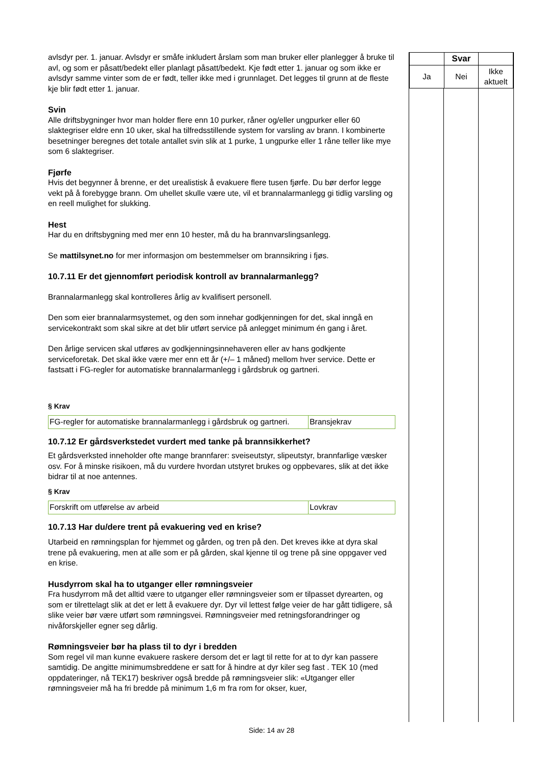avlsdyr per. 1. januar. Avlsdyr er småfe inkludert årslam som man bruker eller planlegger å bruke til avl, og som er påsatt/bedekt eller planlagt påsatt/bedekt. Kje født etter 1. januar og som ikke er avlsdyr samme vinter som de er født, teller ikke med i grunnlaget. Det legges til grunn at de fleste kje blir født etter 1. januar.
Svin
Alle driftsbygninger hvor man holder flere enn 10 purker, råner og/eller ungpurker eller 60 slaktegriser eldre enn 10 uker, skal ha tilfredsstillende system for varsling av brann. I kombinerte besetninger beregnes det totale antallet svin slik at 1 purke, 1 ungpurke eller 1 råne teller like mye som 6 slaktegriser.
Fjørfe
Hvis det begynner å brenne, er det urealistisk å evakuere flere tusen fjørfe. Du bør derfor legge vekt på å forebygge brann. Om uhellet skulle være ute, vil et brannalarmanlegg gi tidlig varsling og en reell mulighet for slukking.
Hest
Har du en driftsbygning med mer enn 10 hester, må du ha brannvarslingsanlegg.
Se mattilsynet.no for mer informasjon om bestemmelser om brannsikring i fjøs.
10.7.11 Er det gjennomført periodisk kontroll av brannalarmanlegg?
Brannalarmanlegg skal kontrolleres årlig av kvalifisert personell.
Den som eier brannalarmsystemet, og den som innehar godkjenningen for det, skal inngå en servicekontrakt som skal sikre at det blir utført service på anlegget minimum én gang i året.
Den årlige servicen skal utføres av godkjenningsinnehaveren eller av hans godkjente serviceforetak. Det skal ikke være mer enn ett år (+/– 1 måned) mellom hver service. Dette er fastsatt i FG-regler for automatiske brannalarmanlegg i gårdsbruk og gartneri.
§ Krav
| FG-regler for automatiske brannalarmanlegg i gårdsbruk og gartneri. | Bransjekrav |
10.7.12 Er gårdsverkstedet vurdert med tanke på brannsikkerhet?
Et gårdsverksted inneholder ofte mange brannfarer: sveiseutstyr, slipeutstyr, brannfarlige væsker osv. For å minske risikoen, må du vurdere hvordan utstyret brukes og oppbevares, slik at det ikke bidrar til at noe antennes.
§ Krav
| Forskrift om utførelse av arbeid | Lovkrav |
10.7.13 Har du/dere trent på evakuering ved en krise?
Utarbeid en rømningsplan for hjemmet og gården, og tren på den. Det kreves ikke at dyra skal trene på evakuering, men at alle som er på gården, skal kjenne til og trene på sine oppgaver ved en krise.
Husdyrrom skal ha to utganger eller rømningsveier
Fra husdyrrom må det alltid være to utganger eller rømningsveier som er tilpasset dyrearten, og som er tilrettelagt slik at det er lett å evakuere dyr. Dyr vil lettest følge veier de har gått tidligere, så slike veier bør være utført som rømningsvei. Rømningsveier med retningsforandringer og nivåforskjeller egner seg dårlig.
Rømningsveier bør ha plass til to dyr i bredden
Som regel vil man kunne evakuere raskere dersom det er lagt til rette for at to dyr kan passere samtidig. De angitte minimumsbreddene er satt for å hindre at dyr kiler seg fast . TEK 10 (med oppdateringer, nå TEK17) beskriver også bredde på rømningsveier slik: «Utganger eller rømningsveier må ha fri bredde på minimum 1,6 m fra rom for okser, kuer,
| | Svar | |
| Ja | Nei | Ikke aktuelt |
Side: 14 av 28